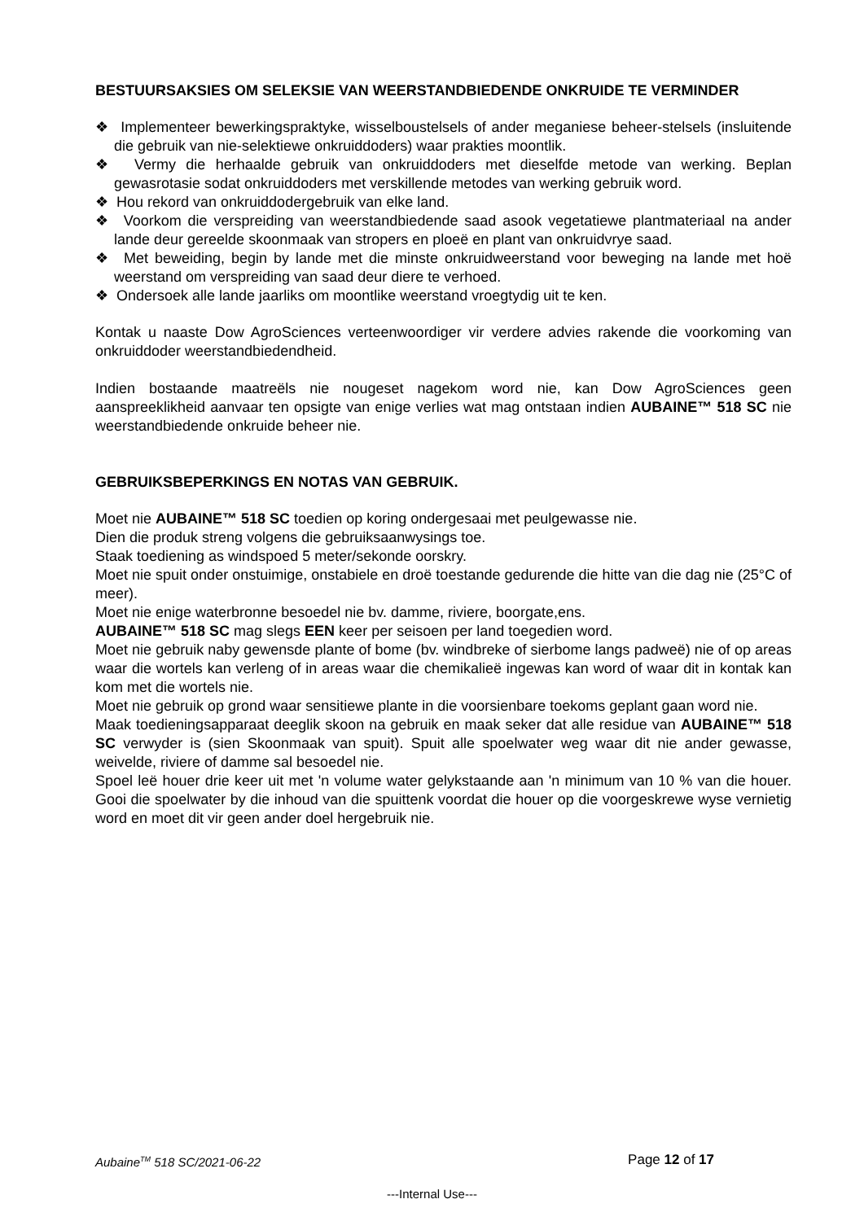BESTUURSAKSIES OM SELEKSIE VAN WEERSTANDBIEDENDE ONKRUIDE TE VERMINDER
❖ Implementeer bewerkingspraktyke, wisselboustelsels of ander meganiese beheer-stelsels (insluitende die gebruik van nie-selektiewe onkruiddoders) waar prakties moontlik.
❖ Vermy die herhaalde gebruik van onkruiddoders met dieselfde metode van werking. Beplan gewasrotasie sodat onkruiddoders met verskillende metodes van werking gebruik word.
❖ Hou rekord van onkruiddodergebruik van elke land.
❖ Voorkom die verspreiding van weerstandbiedende saad asook vegetatiewe plantmateriaal na ander lande deur gereelde skoonmaak van stropers en ploeë en plant van onkruidvrye saad.
❖ Met beweiding, begin by lande met die minste onkruidweerstand voor beweging na lande met hoë weerstand om verspreiding van saad deur diere te verhoed.
❖ Ondersoek alle lande jaarliks om moontlike weerstand vroegtydig uit te ken.
Kontak u naaste Dow AgroSciences verteenwoordiger vir verdere advies rakende die voorkoming van onkruiddoder weerstandbiedendheid.
Indien bostaande maatreëls nie nougeset nagekom word nie, kan Dow AgroSciences geen aanspreeklikheid aanvaar ten opsigte van enige verlies wat mag ontstaan indien AUBAINE™ 518 SC nie weerstandbiedende onkruide beheer nie.
GEBRUIKSBEPERKINGS EN NOTAS VAN GEBRUIK.
Moet nie AUBAINE™ 518 SC toedien op koring ondergesaai met peulgewasse nie.
Dien die produk streng volgens die gebruiksaanwysings toe.
Staak toediening as windspoed 5 meter/sekonde oorskry.
Moet nie spuit onder onstuimige, onstabiele en droë toestande gedurende die hitte van die dag nie (25°C of meer).
Moet nie enige waterbronne besoedel nie bv. damme, riviere, boorgate,ens.
AUBAINE™ 518 SC mag slegs EEN keer per seisoen per land toegedien word.
Moet nie gebruik naby gewensde plante of bome (bv. windbreke of sierbome langs padweë) nie of op areas waar die wortels kan verleng of in areas waar die chemikalieë ingewas kan word of waar dit in kontak kan kom met die wortels nie.
Moet nie gebruik op grond waar sensitiewe plante in die voorsienbare toekoms geplant gaan word nie.
Maak toedieningsapparaat deeglik skoon na gebruik en maak seker dat alle residue van AUBAINE™ 518 SC verwyder is (sien Skoonmaak van spuit). Spuit alle spoelwater weg waar dit nie ander gewasse, weivelde, riviere of damme sal besoedel nie.
Spoel leë houer drie keer uit met 'n volume water gelykstaande aan 'n minimum van 10 % van die houer. Gooi die spoelwater by die inhoud van die spuittenk voordat die houer op die voorgeskrewe wyse vernietig word en moet dit vir geen ander doel hergebruik nie.
Aubaine<sup>TM</sup> 518 SC/2021-06-22 Page 12 of 17
---Internal Use---